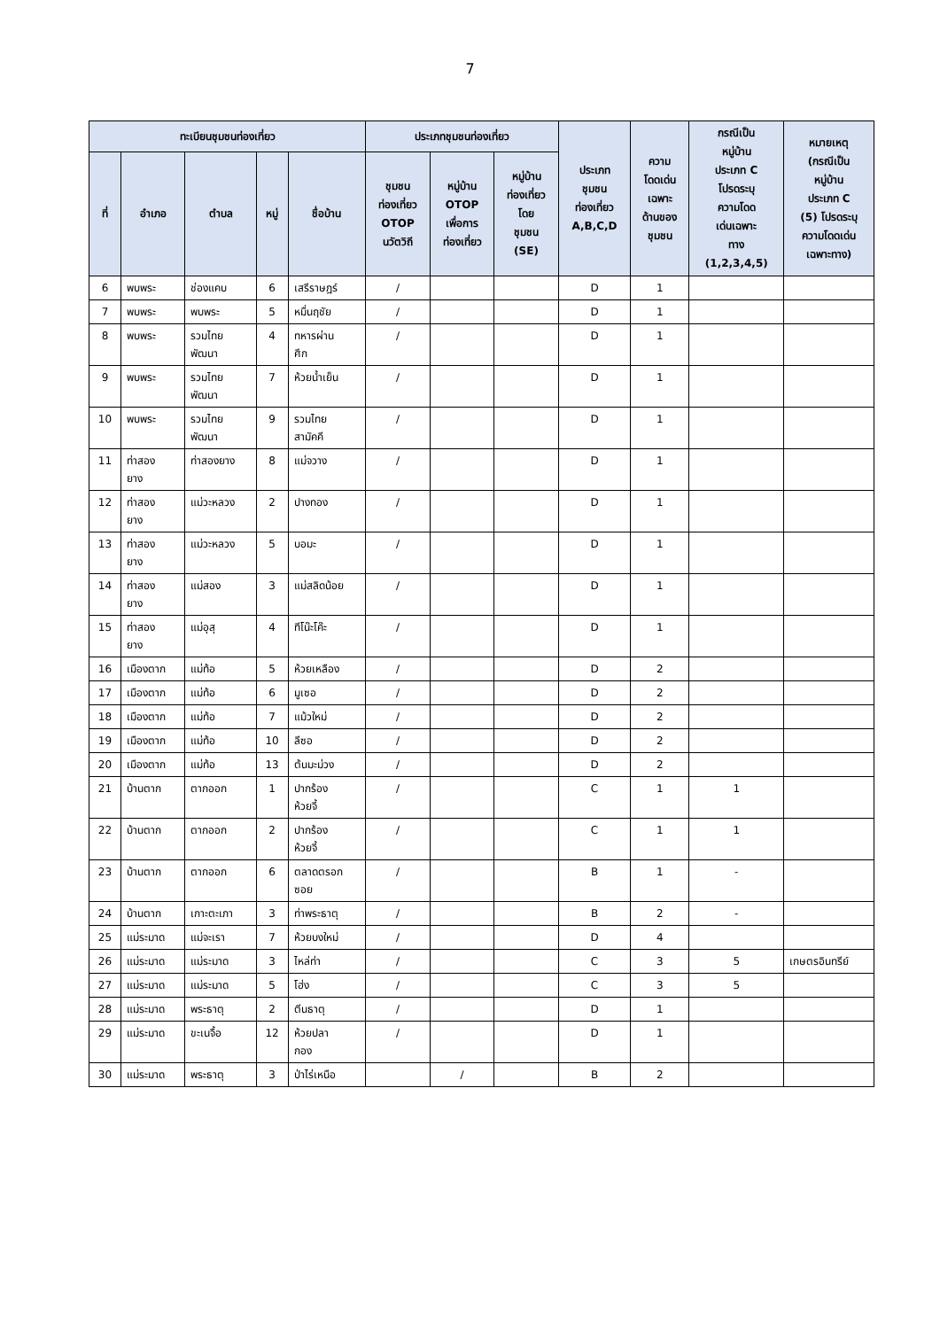7
| ทะเบียนชุมชนท่องเที่ยว | | | | | ประเภทชุมชนท่องเที่ยว | | | ประเภท ชุมชน ท่องเที่ยว A,B,C,D | ความ โดดเด่น เฉพาะ ด้านของ ชุมชน | กรณีเป็น หมู่บ้าน ประเภท C โปรดระบุ ความโดด เด่นเฉพาะ ทาง (1,2,3,4,5) | หมายเหตุ (กรณีเป็น หมู่บ้าน ประเภท C (5) โปรดระบุ ความโดดเด่น เฉพาะทาง) |
| --- | --- | --- | --- | --- | --- | --- | --- | --- | --- | --- | --- |
| ที่ | อำเภอ | ตำบล | หมู่ | ชื่อบ้าน | ชุมชน ท่องเที่ยว OTOP นวัตวิถี | หมู่บ้าน OTOP เพื่อการ ท่องเที่ยว | หมู่บ้าน ท่องเที่ยว โดย ชุมชน (SE) | | | | |
| 6 | พบพระ | ช่องแคบ | 6 | เสรีราษฎร์ | / | | | D | 1 | | |
| 7 | พบพระ | พบพระ | 5 | หมื่นฤชัย | / | | | D | 1 | | |
| 8 | พบพระ | รวมไทย พัฒนา | 4 | ทหารผ่าน ศึก | / | | | D | 1 | | |
| 9 | พบพระ | รวมไทย พัฒนา | 7 | ห้วยน้ำเย็น | / | | | D | 1 | | |
| 10 | พบพระ | รวมไทย พัฒนา | 9 | รวมไทย สามัคคี | / | | | D | 1 | | |
| 11 | ท่าสอง ยาง | ท่าสองยาง | 8 | แม่จวาง | / | | | D | 1 | | |
| 12 | ท่าสอง ยาง | แม่วะหลวง | 2 | ปางทอง | / | | | D | 1 | | |
| 13 | ท่าสอง ยาง | แม่วะหลวง | 5 | บอมะ | / | | | D | 1 | | |
| 14 | ท่าสอง ยาง | แม่สอง | 3 | แม่สลิดน้อย | / | | | D | 1 | | |
| 15 | ท่าสอง ยาง | แม่อุสุ | 4 | ทีโน๊ะโค๊ะ | / | | | D | 1 | | |
| 16 | เมืองตาก | แม่ท้อ | 5 | ห้วยเหลือง | / | | | D | 2 | | |
| 17 | เมืองตาก | แม่ท้อ | 6 | มูเซอ | / | | | D | 2 | | |
| 18 | เมืองตาก | แม่ท้อ | 7 | แม้วใหม่ | / | | | D | 2 | | |
| 19 | เมืองตาก | แม่ท้อ | 10 | ลีซอ | / | | | D | 2 | | |
| 20 | เมืองตาก | แม่ท้อ | 13 | ต้นมะม่วง | / | | | D | 2 | | |
| 21 | บ้านตาก | ตากออก | 1 | ปากร้อง ห้วยจี้ | / | | | C | 1 | 1 | |
| 22 | บ้านตาก | ตากออก | 2 | ปากร้อง ห้วยจี้ | / | | | C | 1 | 1 | |
| 23 | บ้านตาก | ตากออก | 6 | ตลาดตรอก ซอย | / | | | B | 1 | - | |
| 24 | บ้านตาก | เกาะตะเภา | 3 | ท่าพระธาตุ | / | | | B | 2 | - | |
| 25 | แม่ระมาด | แม่จะเรา | 7 | ห้วยบงใหม่ | / | | | D | 4 | | |
| 26 | แม่ระมาด | แม่ระมาด | 3 | ไหล่ท่า | / | | | C | 3 | 5 | เกษตรอินทรีย์ |
| 27 | แม่ระมาด | แม่ระมาด | 5 | โฮ่ง | / | | | C | 3 | 5 | |
| 28 | แม่ระมาด | พระธาตุ | 2 | ตีนธาตุ | / | | | D | 1 | | |
| 29 | แม่ระมาด | ขะเนจื้อ | 12 | ห้วยปลา กอง | / | | | D | 1 | | |
| 30 | แม่ระมาด | พระธาตุ | 3 | ป่าไร่เหนือ | | / | | B | 2 | | |